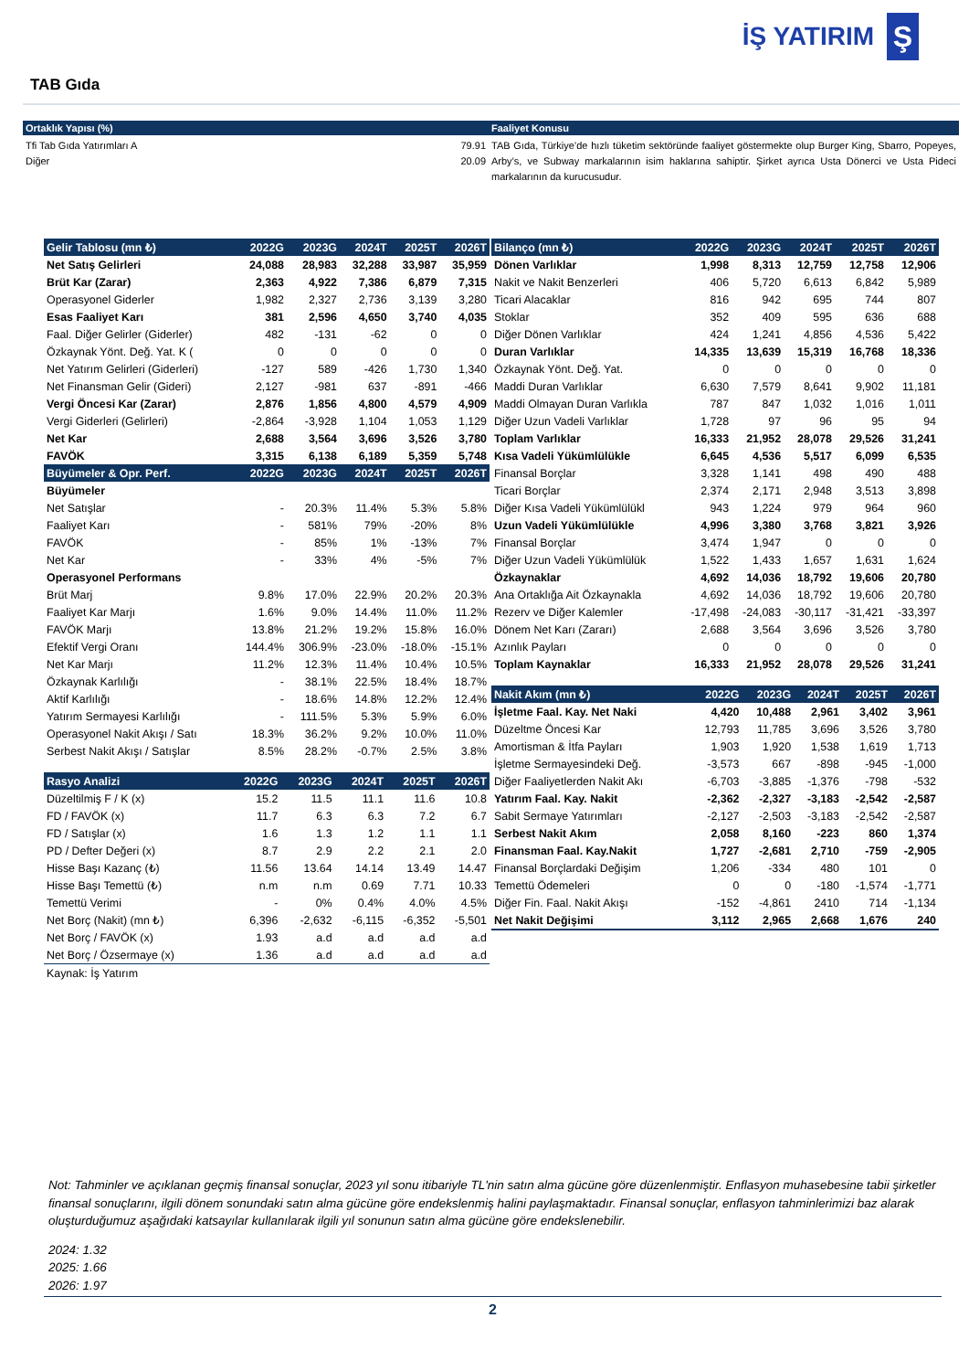İŞ YATIRIM
Ş
TAB Gıda
Ortaklık Yapısı (%)
Tfi Tab Gıda Yatırımları A
Diğer 79.91
20.09
Faaliyet Konusu
TAB Gıda, Türkiye’de hızlı tüketim sektöründe faaliyet göstermekte olup Burger King, Sbarro, Popeyes, Arby’s, ve Subway markalarının isim haklarına sahiptir. Şirket ayrıca Usta Dönerci ve Usta Pideci markalarının da kurucusudur.
| Gelir Tablosu (mn ₺) | 2022G | 2023G | 2024T | 2025T | 2026T |
| --- | --- | --- | --- | --- | --- |
| Net Satış Gelirleri | 24,088 | 28,983 | 32,288 | 33,987 | 35,959 |
| Brüt Kar (Zarar) | 2,363 | 4,922 | 7,386 | 6,879 | 7,315 |
| Operasyonel Giderler | 1,982 | 2,327 | 2,736 | 3,139 | 3,280 |
| Esas Faaliyet Karı | 381 | 2,596 | 4,650 | 3,740 | 4,035 |
| Faal. Diğer Gelirler (Giderler) | 482 | -131 | -62 | 0 | 0 |
| Özkaynak Yönt. Değ. Yat. K ( | 0 | 0 | 0 | 0 | 0 |
| Net Yatırım Gelirleri (Giderleri) | -127 | 589 | -426 | 1,730 | 1,340 |
| Net Finansman Gelir (Gideri) | 2,127 | -981 | 637 | -891 | -466 |
| Vergi Öncesi Kar (Zarar) | 2,876 | 1,856 | 4,800 | 4,579 | 4,909 |
| Vergi Giderleri (Gelirleri) | -2,864 | -3,928 | 1,104 | 1,053 | 1,129 |
| Net Kar | 2,688 | 3,564 | 3,696 | 3,526 | 3,780 |
| FAVÖK | 3,315 | 6,138 | 6,189 | 5,359 | 5,748 |
| Büyümeler & Opr. Perf. | 2022G | 2023G | 2024T | 2025T | 2026T |
| Büyümeler | | | | | |
| Net Satışlar | - | 20.3% | 11.4% | 5.3% | 5.8% |
| Faaliyet Karı | - | 581% | 79% | -20% | 8% |
| FAVÖK | - | 85% | 1% | -13% | 7% |
| Net Kar | - | 33% | 4% | -5% | 7% |
| Operasyonel Performans | | | | | |
| Brüt Marj | 9.8% | 17.0% | 22.9% | 20.2% | 20.3% |
| Faaliyet Kar Marjı | 1.6% | 9.0% | 14.4% | 11.0% | 11.2% |
| FAVÖK Marjı | 13.8% | 21.2% | 19.2% | 15.8% | 16.0% |
| Efektif Vergi Oranı | 144.4% | 306.9% | -23.0% | -18.0% | -15.1% |
| Net Kar Marjı | 11.2% | 12.3% | 11.4% | 10.4% | 10.5% |
| Özkaynak Karlılığı | - | 38.1% | 22.5% | 18.4% | 18.7% |
| Aktif Karlılığı | - | 18.6% | 14.8% | 12.2% | 12.4% |
| Yatırım Sermayesi Karlılığı | - | 111.5% | 5.3% | 5.9% | 6.0% |
| Operasyonel Nakit Akışı / Satı | 18.3% | 36.2% | 9.2% | 10.0% | 11.0% |
| Serbest Nakit Akışı / Satışlar | 8.5% | 28.2% | -0.7% | 2.5% | 3.8% |
| Rasyo Analizi | 2022G | 2023G | 2024T | 2025T | 2026T |
| --- | --- | --- | --- | --- | --- |
| Düzeltilmiş F / K (x) | 15.2 | 11.5 | 11.1 | 11.6 | 10.8 |
| FD / FAVÖK (x) | 11.7 | 6.3 | 6.3 | 7.2 | 6.7 |
| FD / Satışlar (x) | 1.6 | 1.3 | 1.2 | 1.1 | 1.1 |
| PD / Defter Değeri (x) | 8.7 | 2.9 | 2.2 | 2.1 | 2.0 |
| Hisse Başı Kazanç (₺) | 11.56 | 13.64 | 14.14 | 13.49 | 14.47 |
| Hisse Başı Temettü (₺) | n.m | n.m | 0.69 | 7.71 | 10.33 |
| Temettü Verimi | - | 0% | 0.4% | 4.0% | 4.5% |
| Net Borç (Nakit) (mn ₺) | 6,396 | -2,632 | -6,115 | -6,352 | -5,501 |
| Net Borç / FAVÖK (x) | 1.93 | a.d | a.d | a.d | a.d |
| Net Borç / Özsermaye (x) | 1.36 | a.d | a.d | a.d | a.d |
| Kaynak: İş Yatırım | | | | | |
| Bilanço (mn ₺) | 2022G | 2023G | 2024T | 2025T | 2026T |
| --- | --- | --- | --- | --- | --- |
| Dönen Varlıklar | 1,998 | 8,313 | 12,759 | 12,758 | 12,906 |
| Nakit ve Nakit Benzerleri | 406 | 5,720 | 6,613 | 6,842 | 5,989 |
| Ticari Alacaklar | 816 | 942 | 695 | 744 | 807 |
| Stoklar | 352 | 409 | 595 | 636 | 688 |
| Diğer Dönen Varlıklar | 424 | 1,241 | 4,856 | 4,536 | 5,422 |
| Duran Varlıklar | 14,335 | 13,639 | 15,319 | 16,768 | 18,336 |
| Özkaynak Yönt. Değ. Yat. | 0 | 0 | 0 | 0 | 0 |
| Maddi Duran Varlıklar | 6,630 | 7,579 | 8,641 | 9,902 | 11,181 |
| Maddi Olmayan Duran Varlıkla | 787 | 847 | 1,032 | 1,016 | 1,011 |
| Diğer Uzun Vadeli Varlıklar | 1,728 | 97 | 96 | 95 | 94 |
| Toplam Varlıklar | 16,333 | 21,952 | 28,078 | 29,526 | 31,241 |
| Kısa Vadeli Yükümlülükle | 6,645 | 4,536 | 5,517 | 6,099 | 6,535 |
| Finansal Borçlar | 3,328 | 1,141 | 498 | 490 | 488 |
| Ticari Borçlar | 2,374 | 2,171 | 2,948 | 3,513 | 3,898 |
| Diğer Kısa Vadeli Yükümlülükl | 943 | 1,224 | 979 | 964 | 960 |
| Uzun Vadeli Yükümlülükle | 4,996 | 3,380 | 3,768 | 3,821 | 3,926 |
| Finansal Borçlar | 3,474 | 1,947 | 0 | 0 | 0 |
| Diğer Uzun Vadeli Yükümlülük | 1,522 | 1,433 | 1,657 | 1,631 | 1,624 |
| Özkaynaklar | 4,692 | 14,036 | 18,792 | 19,606 | 20,780 |
| Ana Ortaklığa Ait Özkaynakla | 4,692 | 14,036 | 18,792 | 19,606 | 20,780 |
| Rezerv ve Diğer Kalemler | -17,498 | -24,083 | -30,117 | -31,421 | -33,397 |
| Dönem Net Karı (Zararı) | 2,688 | 3,564 | 3,696 | 3,526 | 3,780 |
| Azınlık Payları | 0 | 0 | 0 | 0 | 0 |
| Toplam Kaynaklar | 16,333 | 21,952 | 28,078 | 29,526 | 31,241 |
| Nakit Akım (mn ₺) | 2022G | 2023G | 2024T | 2025T | 2026T |
| --- | --- | --- | --- | --- | --- |
| İşletme Faal. Kay. Net Naki | 4,420 | 10,488 | 2,961 | 3,402 | 3,961 |
| Düzeltme Öncesi Kar | 12,793 | 11,785 | 3,696 | 3,526 | 3,780 |
| Amortisman & İtfa Payları | 1,903 | 1,920 | 1,538 | 1,619 | 1,713 |
| İşletme Sermayesindeki Değ. | -3,573 | 667 | -898 | -945 | -1,000 |
| Diğer Faaliyetlerden Nakit Akı | -6,703 | -3,885 | -1,376 | -798 | -532 |
| Yatırım Faal. Kay. Nakit | -2,362 | -2,327 | -3,183 | -2,542 | -2,587 |
| Sabit Sermaye Yatırımları | -2,127 | -2,503 | -3,183 | -2,542 | -2,587 |
| Serbest Nakit Akım | 2,058 | 8,160 | -223 | 860 | 1,374 |
| Finansman Faal. Kay.Nakit | 1,727 | -2,681 | 2,710 | -759 | -2,905 |
| Finansal Borçlardaki Değişim | 1,206 | -334 | 480 | 101 | 0 |
| Temettü Ödemeleri | 0 | 0 | -180 | -1,574 | -1,771 |
| Diğer Fin. Faal. Nakit Akışı | -152 | -4,861 | 2410 | 714 | -1,134 |
| Net Nakit Değişimi | 3,112 | 2,965 | 2,668 | 1,676 | 240 |
Not: Tahminler ve açıklanan geçmiş finansal sonuçlar, 2023 yıl sonu itibariyle TL'nin satın alma gücüne göre düzenlenmiştir. Enflasyon muhasebesine tabii şirketler finansal sonuçlarını, ilgili dönem sonundaki satın alma gücüne göre endekslenmiş halini paylaşmaktadır. Finansal sonuçlar, enflasyon tahminlerimizi baz alarak oluşturduğumuz aşağıdaki katsayılar kullanılarak ilgili yıl sonunun satın alma gücüne göre endekslenebilir.
2024: 1.32
2025: 1.66
2026: 1.97
2